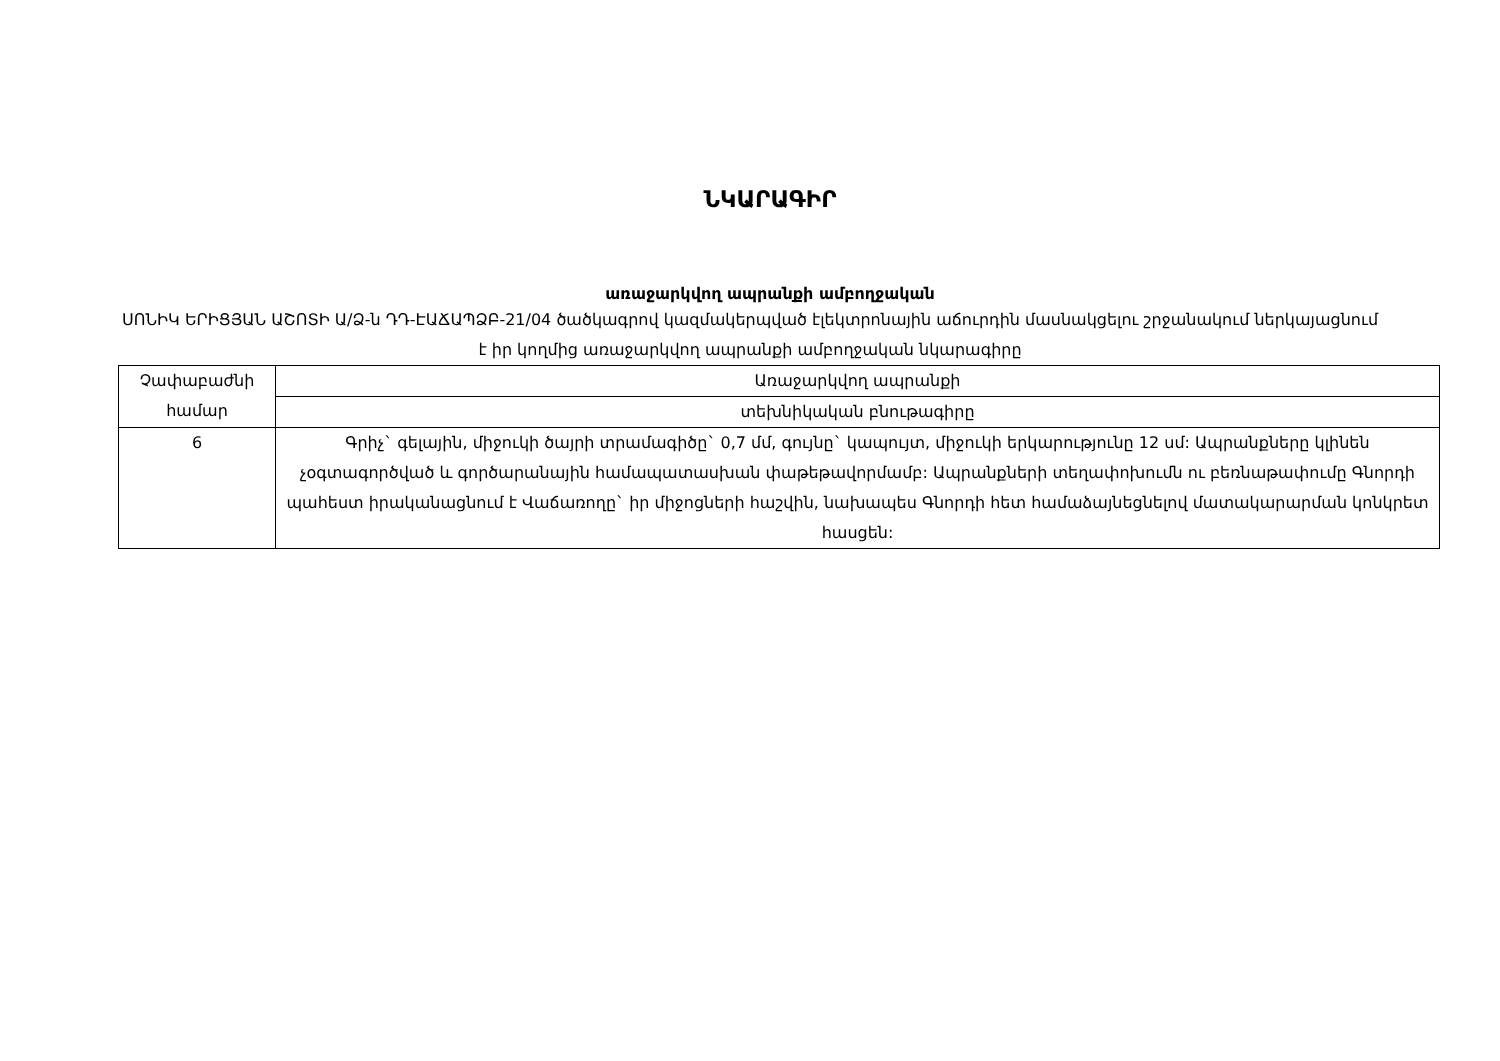ՆԿԱՐԱԳԻՐ
առաջարկվող ապրանքի ամբողջական
ՍՈՆԻԿ ԵՐԻՑՅԱՆ ԱՇՈՏԻ Ա/Ձ-ն ԴԴ-ԷԱՃԱՊՁԲ-21/04 ծածկագրով կազմակերպված էլեկտրոնային աճուրդին մասնակցելու շրջանակում ներկայացնում է իր կողմից առաջարկվող ապրանքի ամբողջական նկարագիրը
| Չափաբաժնի համար | Առաջարկվող ապրանքի |
| --- | --- |
| | տեխնիկական բնութագիրը |
| 6 | Գրիչ` գելային, միջուկի ծայրի տրամագիծը` 0,7 մմ, գույնը` կապույտ, միջուկի երկարությունը 12 սմ: Ապրանքները կլինեն չօգտագործված և գործարանային համապատասխան փաթեթավորմամբ: Ապրանքների տեղափոխումն ու բեռնաթափումը Գնորդի պահեստ իրականացնում է Վաճառողը` իր միջոցների հաշվին, նախապես Գնորդի հետ համաձայնեցնելով մատակարարման կոնկրետ հասցեն: |